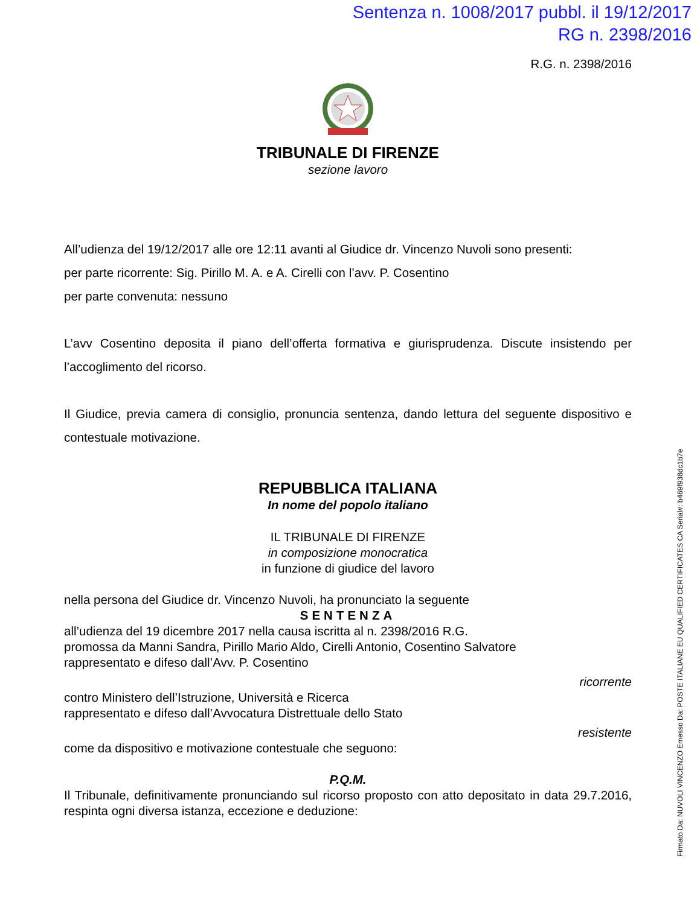Sentenza n. 1008/2017 pubbl. il 19/12/2017
RG n. 2398/2016
R.G. n. 2398/2016
TRIBUNALE DI FIRENZE
sezione lavoro
All’udienza del 19/12/2017 alle ore 12:11 avanti al Giudice dr. Vincenzo Nuvoli sono presenti:
per parte ricorrente: Sig. Pirillo M. A. e A. Cirelli con l’avv. P. Cosentino
per parte convenuta: nessuno
L’avv Cosentino deposita il piano dell’offerta formativa e giurisprudenza. Discute insistendo per l’accoglimento del ricorso.
Il Giudice, previa camera di consiglio, pronuncia sentenza, dando lettura del seguente dispositivo e contestuale motivazione.
REPUBBLICA ITALIANA
In nome del popolo italiano
IL TRIBUNALE DI FIRENZE
in composizione monocratica
in funzione di giudice del lavoro
nella persona del Giudice dr. Vincenzo Nuvoli, ha pronunciato la seguente
SENTENZA
all’udienza del 19 dicembre 2017 nella causa iscritta al n. 2398/2016 R.G.
promossa da Manni Sandra, Pirillo Mario Aldo, Cirelli Antonio, Cosentino Salvatore
rappresentato e difeso dall’Avv. P. Cosentino
ricorrente
contro Ministero dell’Istruzione, Università e Ricerca
rappresentato e difeso dall’Avvocatura Distrettuale dello Stato
resistente
come da dispositivo e motivazione contestuale che seguono:
P.Q.M.
Il Tribunale, definitivamente pronunciando sul ricorso proposto con atto depositato in data 29.7.2016, respinta ogni diversa istanza, eccezione e deduzione:
Firmato Da: NUVOLI VINCENZO Emesso Da: POSTE ITALIANE EU QUALIFIED CERTIFICATES CA Serial#: b469f938dc1b7e